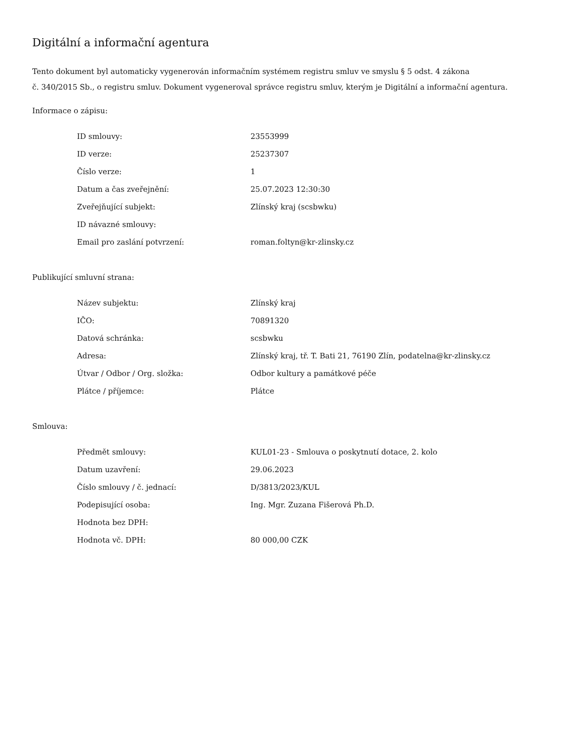Digitální a informační agentura
Tento dokument byl automaticky vygenerován informačním systémem registru smluv ve smyslu § 5 odst. 4 zákona
č. 340/2015 Sb., o registru smluv. Dokument vygeneroval správce registru smluv, kterým je Digitální a informační agentura.
Informace o zápisu:
| ID smlouvy: | 23553999 |
| ID verze: | 25237307 |
| Číslo verze: | 1 |
| Datum a čas zveřejnění: | 25.07.2023 12:30:30 |
| Zveřejňující subjekt: | Zlínský kraj (scsbwku) |
| ID návazné smlouvy: | |
| Email pro zaslání potvrzení: | roman.foltyn@kr-zlinsky.cz |
Publikující smluvní strana:
| Název subjektu: | Zlínský kraj |
| IČO: | 70891320 |
| Datová schránka: | scsbwku |
| Adresa: | Zlínský kraj, tř. T. Bati 21, 76190 Zlín, podatelna@kr-zlinsky.cz |
| Útvar / Odbor / Org. složka: | Odbor kultury a památkové péče |
| Plátce / příjemce: | Plátce |
Smlouva:
| Předmět smlouvy: | KUL01-23 - Smlouva o poskytnutí dotace, 2. kolo |
| Datum uzavření: | 29.06.2023 |
| Číslo smlouvy / č. jednací: | D/3813/2023/KUL |
| Podepisující osoba: | Ing. Mgr. Zuzana Fišerová Ph.D. |
| Hodnota bez DPH: | |
| Hodnota vč. DPH: | 80 000,00 CZK |